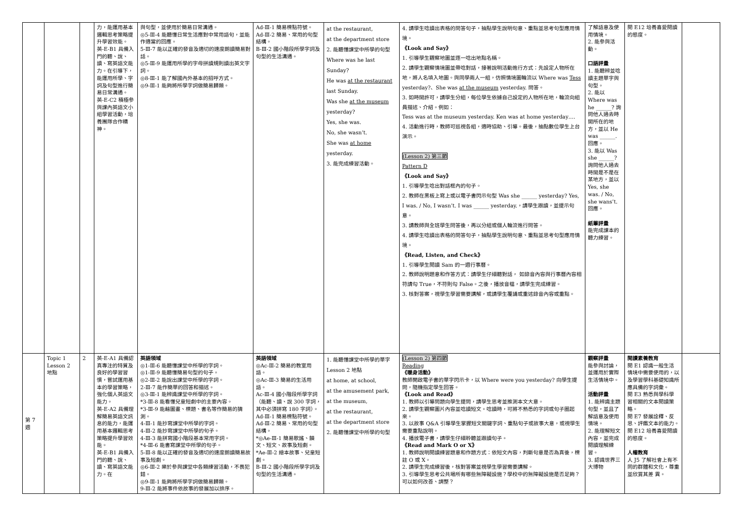| | | | 力，能運用基本邏輯思考策略提升學習效能。 英-E-B1 具備入門的聽、說、讀、寫英語文能力。在引導下，能運用所學、字詞及句型進行簡易日常溝通。 英-E-C2 積極參與課內英語文小組學習活動，培養團隊合作精神。 | 與句型，並使用於簡易日常溝通。 ◎5-Ⅲ-4 能聽懂日常生活應對中常用語句，並能作適當的回應。 5-Ⅲ-7 能以正確的發音及適切的速度朗讀簡易對話。 ◎5-Ⅲ-9 能運用所學的字母拼讀規則讀出英文字詞。 ◎8-Ⅲ-1 能了解國內外基本的招呼方式。 ◎9-Ⅲ-1 能夠將所學字詞做簡易歸類。 | Ad-Ⅲ-1 簡易標點符號。 Ad-Ⅲ-2 簡易、常用的句型結構。 B-Ⅲ-2 國小階段所學字詞及句型的生活溝通。 | at the restaurant, at the department store 2. 能聽懂課堂中所學的句型 Where was he last Sunday? He was at the restaurant last Sunday. Was she at the museum yesterday? Yes, she was. No, she wasn’t. She was at home yesterday. 3. 能完成練習活動。 | 4. 請學生唸讀出表格的問答句子，抽點學生說明句意、重點並思考句型應用情境。 《Look and Say》 1. 引導學生觀察地圖並逐一唸出地點名稱。 2. 請學生觀察情境圖並帶唸對話，接著說明活動進行方式：先設定人物所在地，將人名填入地圖。與同學兩人一組，仿照情境圖輪流以 Where was Tess yesterday?、She was at the museum yesterday. 問答。 3. 如時間許可，請學生分組，每位學生依據自己設定的人物所在地，輪流向組員描述、介紹。例如： Tess was at the museum yesterday. Ken was at home yesterday…. 4. 活動進行時，教師可巡視各組，適時協助、引導。最後，抽點數位學生上台演示。 (Lesson 2) 第三節 Pattern D 《Look and Say》 1. 引導學生唸出對話框內的句子。 2. 教師在黑板上寫上或以電子書閃示句型 Was she ______ yesterday? Yes, I was. / No, I wasn’t. I was ______ yesterday.，請學生跟讀，並提示句意。 3. 請教師與全班學生問答後，再以分組或個人輪流進行問答。 4. 請學生唸讀出表格的問答句子，抽點學生說明句意、重點並思考句型應用情境。 《Read, Listen, and Check》 1. 引導學生閱讀 Sam 的一週行事曆。 2. 教師說明題意和作答方式：請學生仔細聽對話， 如錄音內容與行事曆內容相符請勾 True，不符則勾 False。之後，播放音檔，請學生完成練習。 3. 核對答案，視學生學習需要講解，或請學生覆誦或重述錄音內容或重點。 | 了解語意及使用情境。 2. 能參與活動。 口語評量 1. 能聽辨並唸讀主題單字與句型。 2. 能以 Where was he ______? 詢問他人過去時間所在的地方，並以 He was ______. 回應。 3. 能以 Was she ______? 詢問他人過去時間是不是在某地方，並以 Yes, she was. / No, she wans’t. 回應。 紙筆評量 能完成課本的聽力練習。 | 閱 E12 培養喜愛閱讀的態度。 | |
| 第 7 週 | Topic 1 Lesson 2 地點 | 2 | 英-E-A1 具備認真專注的特質及良好的學習習慣，嘗試運用基本的學習策略，強化個人英語文能力。 英-E-A2 具備理解簡易英語文訊息的能力，能運用基本邏輯思考策略提升學習效能。 英-E-B1 具備入門的聽、說、讀、寫英語文能力。在 | 英語領域 ◎1-Ⅲ-6 能聽懂課堂中所學的字詞。 ◎1-Ⅲ-9 能聽懂簡易句型的句子。 ◎2-Ⅲ-2 能說出課堂中所學的字詞。 2-Ⅲ-7 能作簡單的回答和描述。 ◎3-Ⅲ-1 能辨識課堂中所學的字詞。 *3-Ⅲ-8 能看懂兒童短劇中的主要內容。 *3-Ⅲ-9 能藉圖畫、標題、書名等作簡易的猜測。 4-Ⅲ-1 能抄寫課堂中所學的字詞。 4-Ⅲ-2 能抄寫課堂中所學的句子。 4-Ⅲ-3 能拼寫國小階段基本常用字詞。 *4-Ⅲ-6 能書寫課堂中所學的句子。 5-Ⅲ-8 能以正確的發音及適切的速度朗讀簡易故事及短劇。 ◎6-Ⅲ-2 樂於參與課堂中各類練習活動，不畏犯錯。 ◎9-Ⅲ-1 能夠將所學字詞做簡易歸類。 9-Ⅲ-2 能將事件依故事的發展加以排序。 | 英語領域 ◎Ac-Ⅲ-2 簡易的教室用語。 ◎Ac-Ⅲ-3 簡易的生活用語。 Ac-Ⅲ-4 國小階段所學字詞（能聽、讀、說 300 字詞，其中必須拼寫 180 字詞）。 Ad-Ⅲ-1 簡易標點符號。 Ad-Ⅲ-2 簡易、常用的句型結構。 *◎Ae-Ⅲ-1 簡易歌謠、韻文、短文、故事及短劇。 *Ae-Ⅲ-2 繪本故事、兒童短劇。 B-Ⅲ-2 國小階段所學字詞及句型的生活溝通。 | 1. 能聽懂課堂中所學的單字 Lesson 2 地點 at home, at school, at the amusement park, at the museum, at the restaurant, at the department store 2. 能聽懂課堂中所學的句型 | (Lesson 2) 第四節 Reading 《暖身活動》 教師開啟電子書的單字閃示卡，以 Where were you yesterday? 向學生提問，隨機指定學生回答。 《Look and Read》 1. 教師以引導問題向學生提問，請學生思考並推測本文大意。 2. 請學生觀察圖片內容並唸讀短文。唸讀時，可將不熟悉的字詞或句子圈起來。 3. 以故事 Q&A 引導學生掌握短文關鍵字詞、重點句子或故事大意，或視學生需要重點說明。 4. 播放電子書，請學生仔細聆聽並跟讀句子。 《Read and Mark O or X》 1. 教師說明閱讀練習題意和作題方式：依短文內容，判斷句意是否為真後，標註 O 或 X。 2. 請學生完成練習後，核對答案並視學生學習需要講解。 3. 引導學生思考公共場所有哪些無障礙設施？學校中的無障礙設施是否足夠？可以如何改善、調整？ | 觀察評量 能參與討論，並運用於實際生活情境中。 活動評量 1. 能辨識主題句型，並且了解語意及使用情境。 2. 能理解短文內容，並完成閱讀理解練習。 3. 認識世界三大博物 | 閱讀素養教育 閱 E1 認識一般生活情境中需要使用的，以及學習學科基礎知識所應具備的字詞彙。 閱 E3 熟悉與學科學習相關的文本閱讀策略。 閱 E7 發展詮釋、反思、評鑑文本的能力。 閱 E12 培養喜愛閱讀的態度。 人權教育 人 J5 了解社會上有不同的群體和文化，尊重並欣賞其差 異。 | |